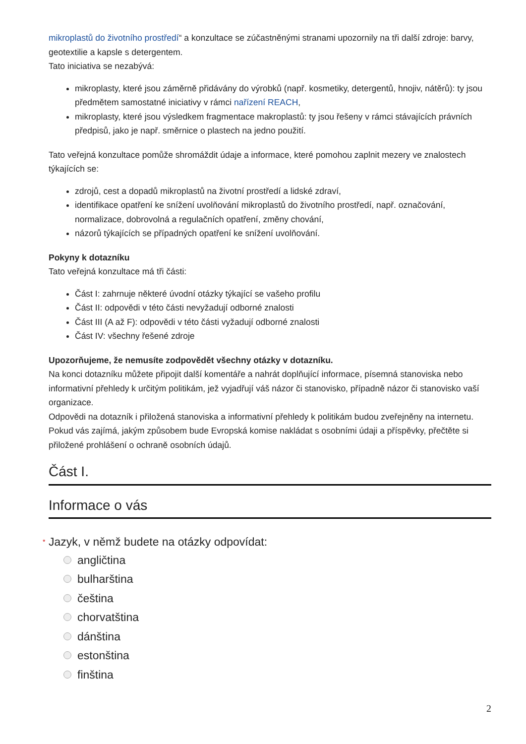mikroplastů do životního prostředí“ a konzultace se zúčastněnými stranami upozornily na tři další zdroje: barvy, geotextilie a kapsle s detergentem.
Tato iniciativa se nezabývá:
mikroplasty, které jsou záměrně přidávány do výrobků (např. kosmetiky, detergentů, hnojiv, nátěrů): ty jsou předmětem samostatné iniciativy v rámci nařízení REACH,
mikroplasty, které jsou výsledkem fragmentace makroplastů: ty jsou řešeny v rámci stávajících právních předpisů, jako je např. směrnice o plastech na jedno použití.
Tato veřejná konzultace pomůže shromáždit údaje a informace, které pomohou zaplnit mezery ve znalostech týkajících se:
zdrojů, cest a dopadů mikroplastů na životní prostředí a lidské zdraví,
identifikace opatření ke snížení uvolňování mikroplastů do životního prostředí, např. označování, normalizace, dobrovolná a regulačních opatření, změny chování,
názorů týkajících se případných opatření ke snížení uvolňování.
Pokyny k dotazníku
Tato veřejná konzultace má tři části:
Část I: zahrnuje některé úvodní otázky týkající se vašeho profilu
Část II: odpovědi v této části nevyžadují odborné znalosti
Část III (A až F): odpovědi v této části vyžadují odborné znalosti
Část IV: všechny řešené zdroje
Upozorňujeme, že nemusíte zodpovědět všechny otázky v dotazníku.
Na konci dotazníku můžete připojit další komentáře a nahrát doplňující informace, písemná stanoviska nebo informativní přehledy k určitým politikám, jež vyjadřují váš názor či stanovisko, případně názor či stanovisko vaší organizace.
Odpovědi na dotazník i přiložená stanoviska a informativní přehledy k politikám budou zveřejněny na internetu. Pokud vás zajímá, jakým způsobem bude Evropská komise nakládat s osobními údaji a příspěvky, přečtěte si přiložené prohlášení o ochraně osobních údajů.
Část I.
Informace o vás
* Jazyk, v němž budete na otázky odpovídat:
angličtina
bulharština
čeština
chorvatština
dánština
estonština
finština
2